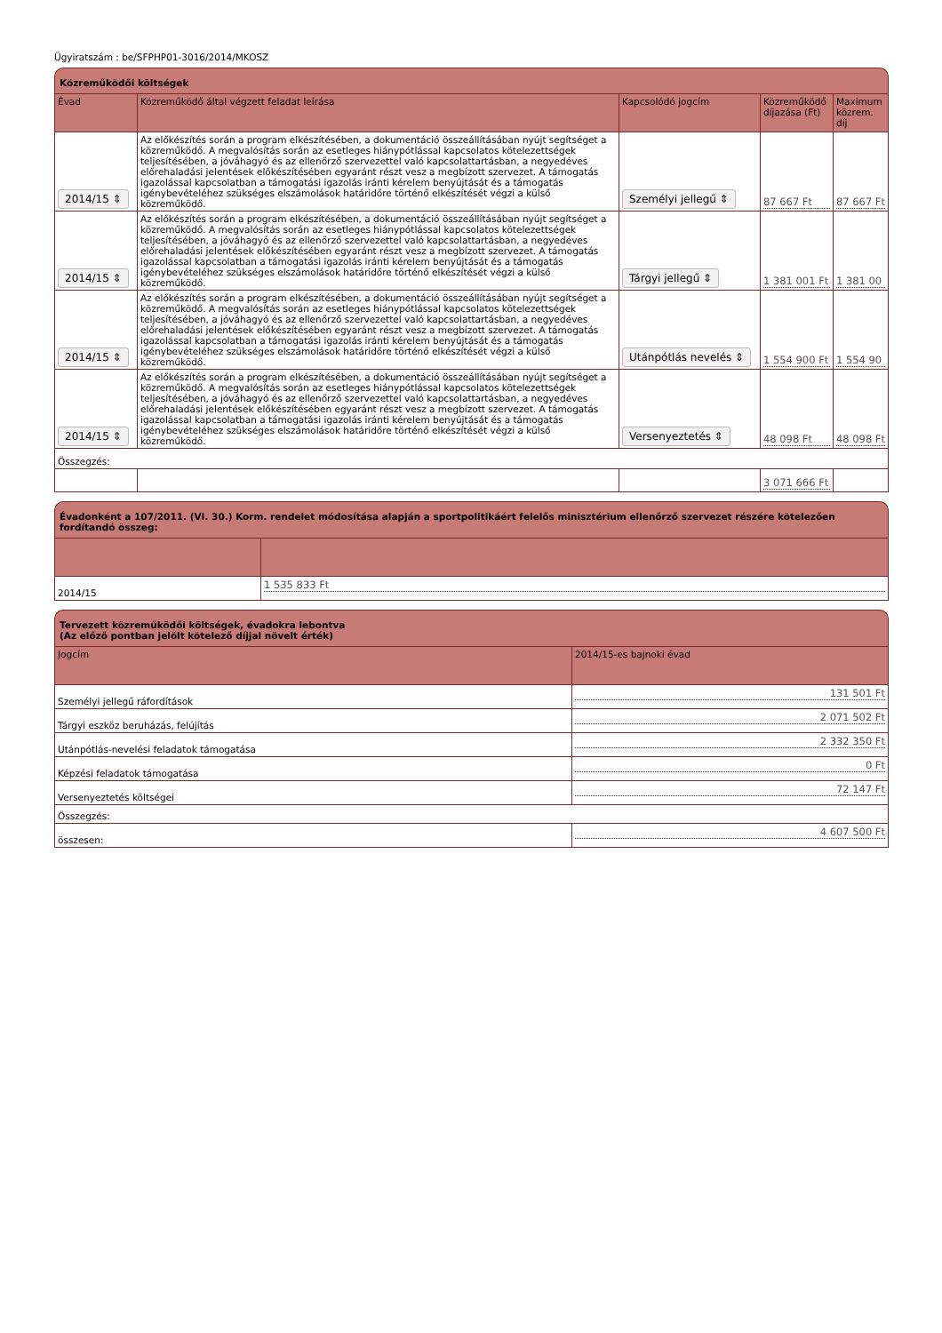Ügyiratszám : be/SFPHP01-3016/2014/MKOSZ
Közreműködői költségek
| Évad | Közreműködő által végzett feladat leírása | Kapcsolódó jogcím | Közreműködő díjazása (Ft) | Maximum közrem. díj |
| --- | --- | --- | --- | --- |
| 2014/15 ⇕ | Az előkészítés során a program elkészítésében, a dokumentáció összeállításában nyújt segítséget a közreműködő. A megvalósítás során az esetleges hiánypótlással kapcsolatos kötelezettségek teljesítésében, a jóváhagyó és az ellenőrző szervezettel való kapcsolattartásban, a negyedéves előrehaladási jelentések előkészítésében egyaránt részt vesz a megbízott szervezet. A támogatás igazolással kapcsolatban a támogatási igazolás iránti kérelem benyújtását és a támogatás igénybevételéhez szükséges elszámolások határidőre történő elkészítését végzi a külső közreműködő. | Személyi jellegű ⇕ | 87 667 Ft | 87 667 Ft |
| 2014/15 ⇕ | Az előkészítés során a program elkészítésében, a dokumentáció összeállításában nyújt segítséget a közreműködő. A megvalósítás során az esetleges hiánypótlással kapcsolatos kötelezettségek teljesítésében, a jóváhagyó és az ellenőrző szervezettel való kapcsolattartásban, a negyedéves előrehaladási jelentések előkészítésében egyaránt részt vesz a megbízott szervezet. A támogatás igazolással kapcsolatban a támogatási igazolás iránti kérelem benyújtását és a támogatás igénybevételéhez szükséges elszámolások határidőre történő elkészítését végzi a külső közreműködő. | Tárgyi jellegű ⇕ | 1 381 001 Ft | 1 381 00 |
| 2014/15 ⇕ | Az előkészítés során a program elkészítésében, a dokumentáció összeállításában nyújt segítséget a közreműködő. A megvalósítás során az esetleges hiánypótlással kapcsolatos kötelezettségek teljesítésében, a jóváhagyó és az ellenőrző szervezettel való kapcsolattartásban, a negyedéves előrehaladási jelentések előkészítésében egyaránt részt vesz a megbízott szervezet. A támogatás igazolással kapcsolatban a támogatási igazolás iránti kérelem benyújtását és a támogatás igénybevételéhez szükséges elszámolások határidőre történő elkészítését végzi a külső közreműködő. | Utánpótlás nevelés ⇕ | 1 554 900 Ft | 1 554 90 |
| 2014/15 ⇕ | Az előkészítés során a program elkészítésében, a dokumentáció összeállításában nyújt segítséget a közreműködő. A megvalósítás során az esetleges hiánypótlással kapcsolatos kötelezettségek teljesítésében, a jóváhagyó és az ellenőrző szervezettel való kapcsolattartásban, a negyedéves előrehaladási jelentések előkészítésében egyaránt részt vesz a megbízott szervezet. A támogatás igazolással kapcsolatban a támogatási igazolás iránti kérelem benyújtását és a támogatás igénybevételéhez szükséges elszámolások határidőre történő elkészítését végzi a külső közreműködő. | Versenyeztetés ⇕ | 48 098 Ft | 48 098 Ft |
| Összegzés: | | | | |
| | | | 3 071 666 Ft | |
Évadonként a 107/2011. (VI. 30.) Korm. rendelet módosítása alapján a sportpolitikáért felelős minisztérium ellenőrző szervezet részére kötelezően fordítandó összeg:
| 2014/15 | 1 535 833 Ft |
Tervezett közreműködői költségek, évadokra lebontva
(Az előző pontban jelölt kötelező díjjal növelt érték)
| Jogcím | 2014/15-es bajnoki évad |
| --- | --- |
| Személyi jellegű ráfordítások | 131 501 Ft |
| Tárgyi eszköz beruházás, felújítás | 2 071 502 Ft |
| Utánpótlás-nevelési feladatok támogatása | 2 332 350 Ft |
| Képzési feladatok támogatása | 0 Ft |
| Versenyeztetés költségei | 72 147 Ft |
| Összegzés: | |
| összesen: | 4 607 500 Ft |